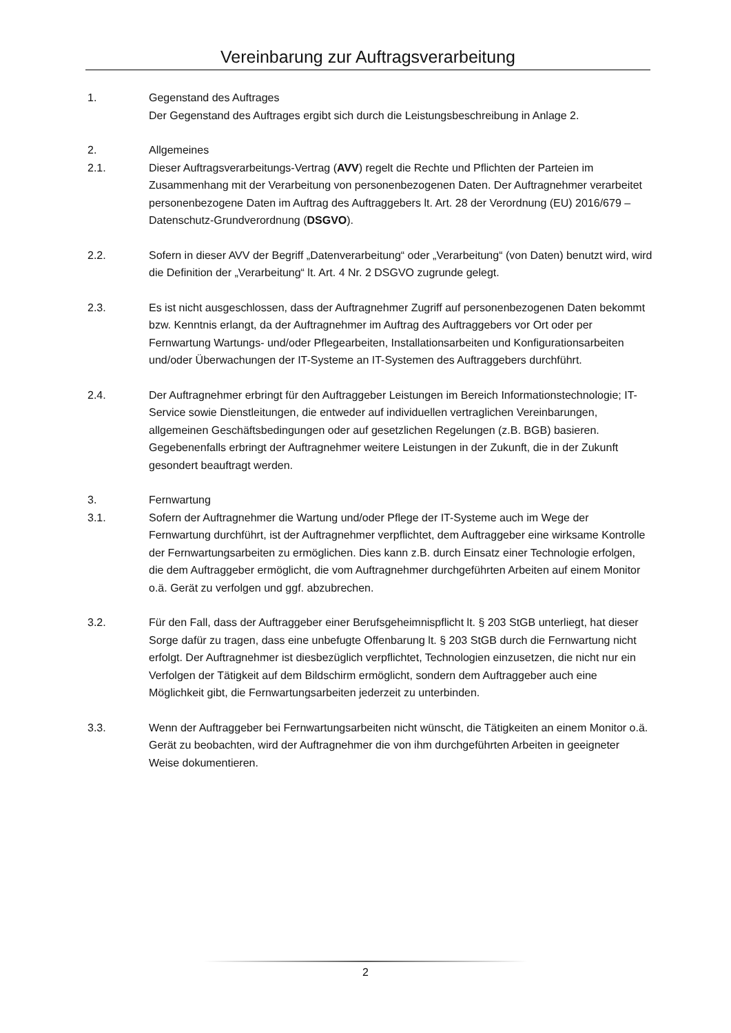Vereinbarung zur Auftragsverarbeitung
1. Gegenstand des Auftrages
Der Gegenstand des Auftrages ergibt sich durch die Leistungsbeschreibung in Anlage 2.
2. Allgemeines
2.1. Dieser Auftragsverarbeitungs-Vertrag (AVV) regelt die Rechte und Pflichten der Parteien im Zusammenhang mit der Verarbeitung von personenbezogenen Daten. Der Auftragnehmer verarbeitet personenbezogene Daten im Auftrag des Auftraggebers lt. Art. 28 der Verordnung (EU) 2016/679 – Datenschutz-Grundverordnung (DSGVO).
2.2. Sofern in dieser AVV der Begriff „Datenverarbeitung“ oder „Verarbeitung“ (von Daten) benutzt wird, wird die Definition der „Verarbeitung“ lt. Art. 4 Nr. 2 DSGVO zugrunde gelegt.
2.3. Es ist nicht ausgeschlossen, dass der Auftragnehmer Zugriff auf personenbezogenen Daten bekommt bzw. Kenntnis erlangt, da der Auftragnehmer im Auftrag des Auftraggebers vor Ort oder per Fernwartung Wartungs- und/oder Pflegearbeiten, Installationsarbeiten und Konfigurationsarbeiten und/oder Überwachungen der IT-Systeme an IT-Systemen des Auftraggebers durchführt.
2.4. Der Auftragnehmer erbringt für den Auftraggeber Leistungen im Bereich Informationstechnologie; IT- Service sowie Dienstleitungen, die entweder auf individuellen vertraglichen Vereinbarungen, allgemeinen Geschäftsbedingungen oder auf gesetzlichen Regelungen (z.B. BGB) basieren. Gegebenenfalls erbringt der Auftragnehmer weitere Leistungen in der Zukunft, die in der Zukunft gesondert beauftragt werden.
3. Fernwartung
3.1. Sofern der Auftragnehmer die Wartung und/oder Pflege der IT-Systeme auch im Wege der Fernwartung durchführt, ist der Auftragnehmer verpflichtet, dem Auftraggeber eine wirksame Kontrolle der Fernwartungsarbeiten zu ermöglichen. Dies kann z.B. durch Einsatz einer Technologie erfolgen, die dem Auftraggeber ermöglicht, die vom Auftragnehmer durchgeführten Arbeiten auf einem Monitor o.ä. Gerät zu verfolgen und ggf. abzubrechen.
3.2. Für den Fall, dass der Auftraggeber einer Berufsgeheimnispflicht lt. § 203 StGB unterliegt, hat dieser Sorge dafür zu tragen, dass eine unbefugte Offenbarung lt. § 203 StGB durch die Fernwartung nicht erfolgt. Der Auftragnehmer ist diesbezüglich verpflichtet, Technologien einzusetzen, die nicht nur ein Verfolgen der Tätigkeit auf dem Bildschirm ermöglicht, sondern dem Auftraggeber auch eine Möglichkeit gibt, die Fernwartungsarbeiten jederzeit zu unterbinden.
3.3. Wenn der Auftraggeber bei Fernwartungsarbeiten nicht wünscht, die Tätigkeiten an einem Monitor o.ä. Gerät zu beobachten, wird der Auftragnehmer die von ihm durchgeführten Arbeiten in geeigneter Weise dokumentieren.
2